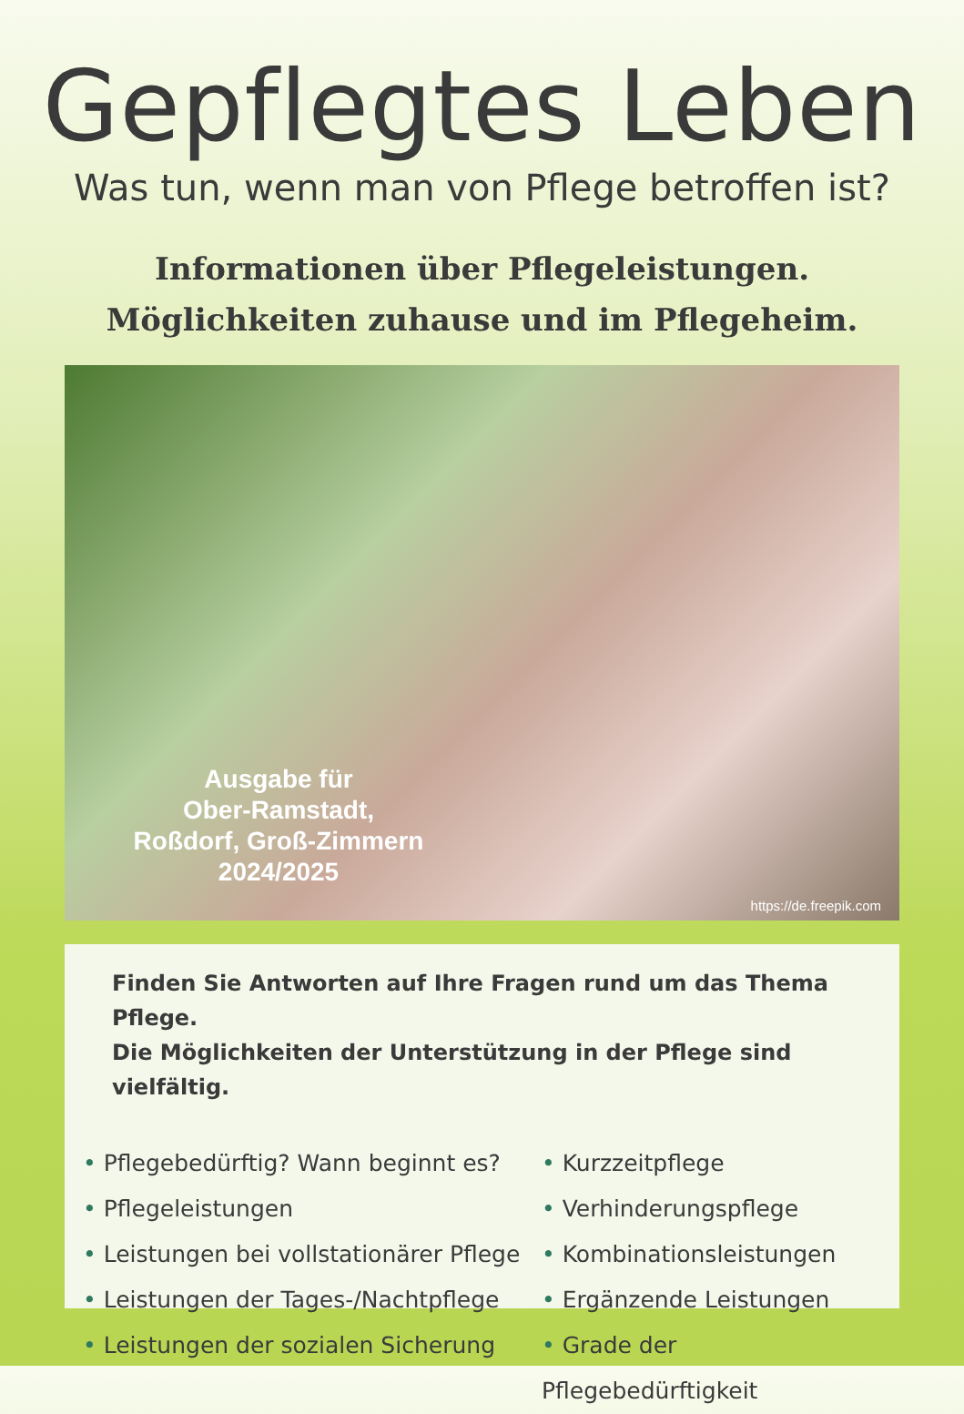Gepflegtes Leben
Was tun, wenn man von Pflege betroffen ist?
Informationen über Pflegeleistungen.
Möglichkeiten zuhause und im Pflegeheim.
Ausgabe für
Ober-Ramstadt,
Roßdorf, Groß-Zimmern
2024/2025
https://de.freepik.com
Finden Sie Antworten auf Ihre Fragen rund um das Thema Pflege.
Die Möglichkeiten der Unterstützung in der Pflege sind vielfältig.
• Pflegebedürftig? Wann beginnt es?
• Pflegeleistungen
• Leistungen bei vollstationärer Pflege
• Leistungen der Tages-/Nachtpflege
• Leistungen der sozialen Sicherung
• Kurzzeitpflege
• Verhinderungspflege
• Kombinationsleistungen
• Ergänzende Leistungen
• Grade der Pflegebedürftigkeit